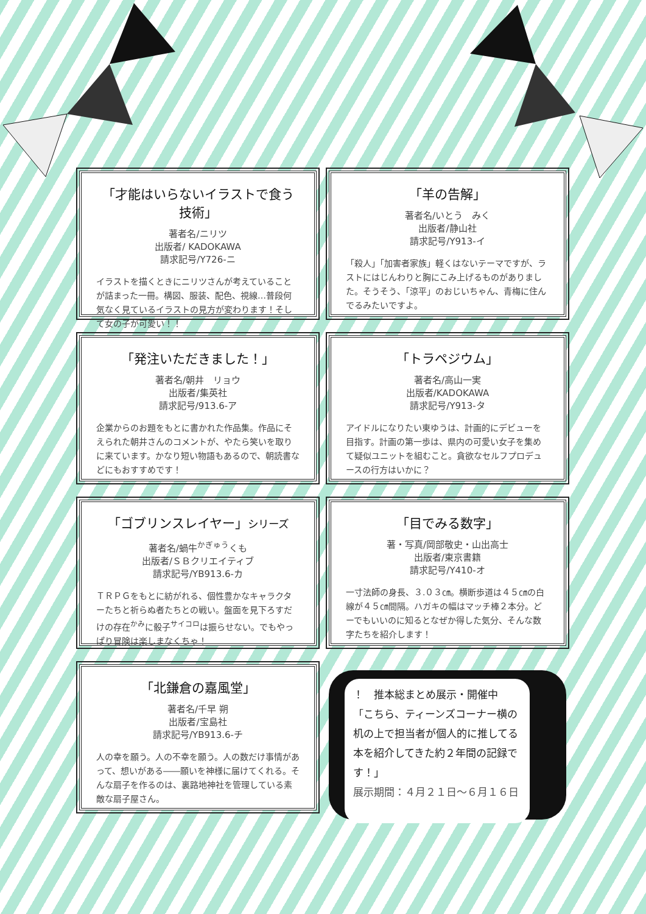「才能はいらないイラストで食う技術」
著者名/ニリツ
出版者/ KADOKAWA
請求記号/Y726-ニ
イラストを描くときにニリツさんが考えていることが詰まった一冊。構図、服装、配色、視線…普段何気なく見ているイラストの見方が変わります！そして女の子が可愛い！！
「羊の告解」
著者名/いとう　みく
出版者/静山社
請求記号/Y913-イ
「殺人」「加害者家族」軽くはないテーマですが、ラストにはじんわりと胸にこみ上げるものがありました。そうそう、「涼平」のおじいちゃん、青梅に住んでるみたいですよ。
「発注いただきました！」
著者名/朝井　リョウ
出版者/集英社
請求記号/913.6-ア
企業からのお題をもとに書かれた作品集。作品にそえられた朝井さんのコメントが、やたら笑いを取りに来ています。かなり短い物語もあるので、朝読書などにもおすすめです！
「トラペジウム」
著者名/高山一実
出版者/KADOKAWA
請求記号/Y913-タ
アイドルになりたい東ゆうは、計画的にデビューを目指す。計画の第一歩は、県内の可愛い女子を集めて疑似ユニットを組むこと。貪欲なセルフプロデュースの行方はいかに？
「ゴブリンスレイヤー」シリーズ
著者名/蝸牛<sup>かぎゅう</sup>くも
出版者/ＳＢクリエイティブ
請求記号/YB913.6-カ
ＴＲＰＧをもとに紡がれる、個性豊かなキャラクターたちと祈らぬ者たちとの戦い。盤面を見下ろすだけの存在<sup>かみ</sup>に骰子<sup>サイコロ</sup>は振らせない。でもやっぱり冒険は楽しまなくちゃ！
「目でみる数字」
著・写真/岡部敬史・山出高士
出版者/東京書籍
請求記号/Y410-オ
一寸法師の身長、３.０３㎝。横断歩道は４５㎝の白線が４５㎝間隔。ハガキの幅はマッチ棒２本分。どーでもいいのに知るとなぜか得した気分、そんな数字たちを紹介します！
「北鎌倉の嘉風堂」
著者名/千早 朔
出版者/宝島社
請求記号/YB913.6-チ
人の幸を願う。人の不幸を願う。人の数だけ事情があって、想いがある――願いを神様に届けてくれる。そんな扇子を作るのは、裏路地神社を管理している素敵な扇子屋さん。
！　推本総まとめ展示・開催中
「こちら、ティーンズコーナー横の机の上で担当者が個人的に推してる本を紹介してきた約２年間の記録です！」
展示期間：４月２１日～６月１６日